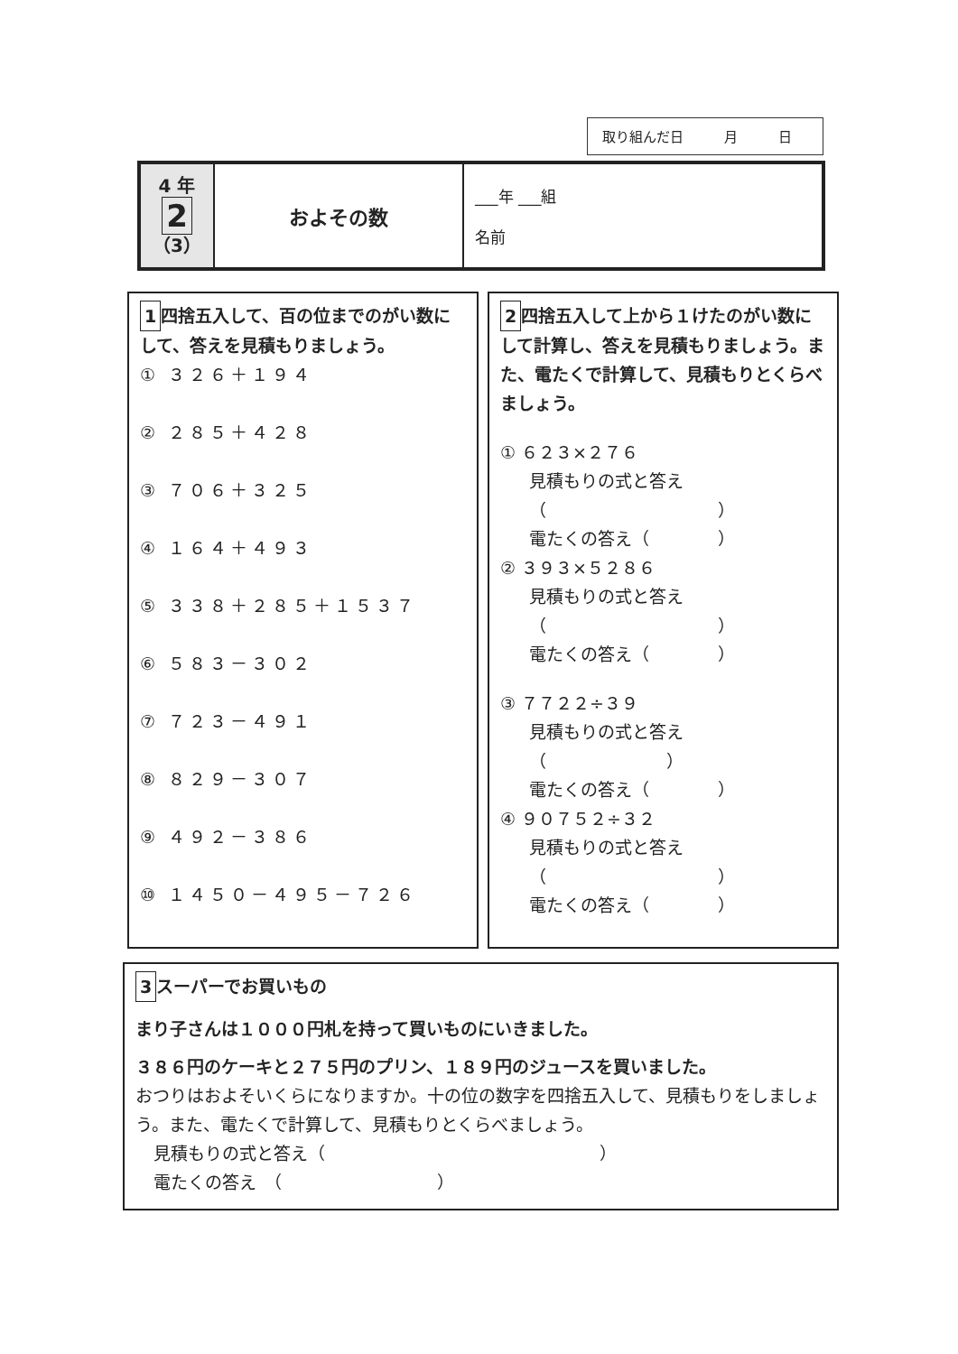取り組んだ日　　　月　　　日
| 4 年 2 （3） | およその数 | ___年 ___組 名前 |
1 四捨五入して、百の位までのがい数にして、答えを見積もりましょう。
① ３２６＋１９４
② ２８５＋４２８
③ ７０６＋３２５
④ １６４＋４９３
⑤ ３３８＋２８５＋１５３７
⑥ ５８３－３０２
⑦ ７２３－４９１
⑧ ８２９－３０７
⑨ ４９２－３８６
⑩ １４５０－４９５－７２６
2 四捨五入して上から１けたのがい数にして計算し、答えを見積もりましょう。また、電たくで計算して、見積もりとくらべましょう。
① ６２３×２７６
見積もりの式と答え
（　　　　　　　　　　）
電たくの答え（　　　　）
② ３９３×５２８６
見積もりの式と答え
（　　　　　　　　　　）
電たくの答え（　　　　）
③ ７７２２÷３９
見積もりの式と答え
（　　　　　　　）
電たくの答え（　　　　）
④ ９０７５２÷３２
見積もりの式と答え
（　　　　　　　　　　）
電たくの答え（　　　　）
3 スーパーでお買いもの
まり子さんは１０００円札を持って買いものにいきました。
３８６円のケーキと２７５円のプリン、１８９円のジュースを買いました。
おつりはおよそいくらになりますか。十の位の数字を四捨五入して、見積もりをしましょう。また、電たくで計算して、見積もりとくらべましょう。
見積もりの式と答え（　　　　　　　　　　　　　　　　）
電たくの答え　（　　　　　　　　　）